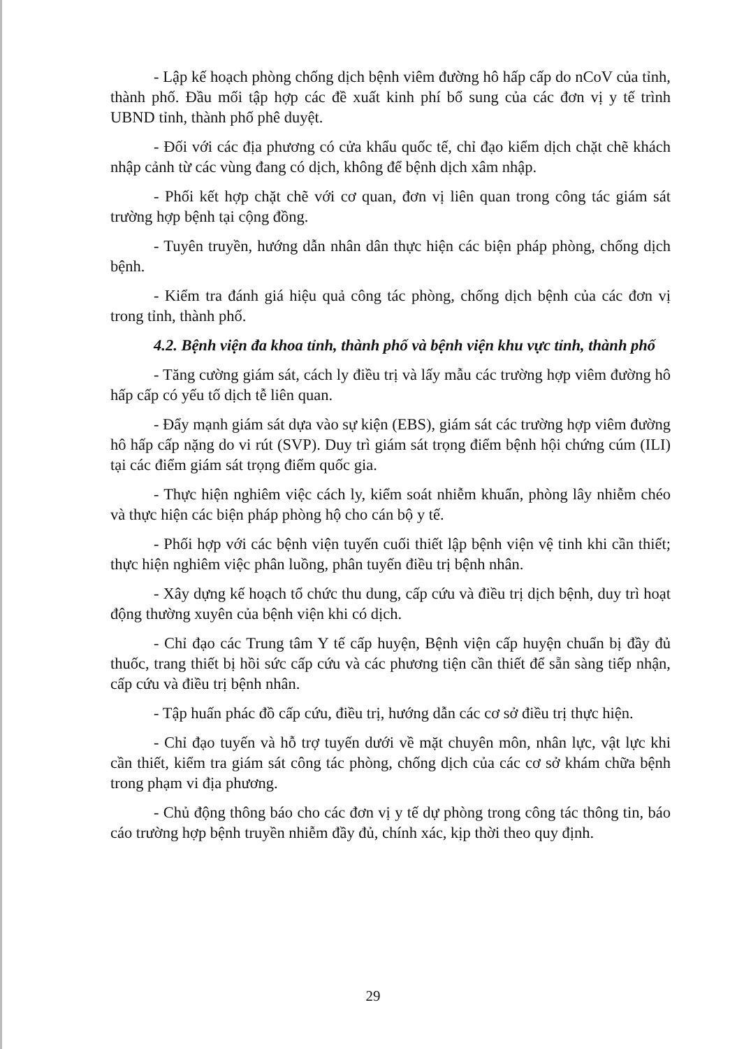- Lập kế hoạch phòng chống dịch bệnh viêm đường hô hấp cấp do nCoV của tỉnh, thành phố. Đầu mối tập hợp các đề xuất kinh phí bổ sung của các đơn vị y tế trình UBND tỉnh, thành phố phê duyệt.
- Đối với các địa phương có cửa khẩu quốc tế, chỉ đạo kiểm dịch chặt chẽ khách nhập cảnh từ các vùng đang có dịch, không để bệnh dịch xâm nhập.
- Phối kết hợp chặt chẽ với cơ quan, đơn vị liên quan trong công tác giám sát trường hợp bệnh tại cộng đồng.
- Tuyên truyền, hướng dẫn nhân dân thực hiện các biện pháp phòng, chống dịch bệnh.
- Kiểm tra đánh giá hiệu quả công tác phòng, chống dịch bệnh của các đơn vị trong tỉnh, thành phố.
4.2. Bệnh viện đa khoa tỉnh, thành phố và bệnh viện khu vực tỉnh, thành phố
- Tăng cường giám sát, cách ly điều trị và lấy mẫu các trường hợp viêm đường hô hấp cấp có yếu tố dịch tễ liên quan.
- Đẩy mạnh giám sát dựa vào sự kiện (EBS), giám sát các trường hợp viêm đường hô hấp cấp nặng do vi rút (SVP). Duy trì giám sát trọng điểm bệnh hội chứng cúm (ILI) tại các điểm giám sát trọng điểm quốc gia.
- Thực hiện nghiêm việc cách ly, kiểm soát nhiễm khuẩn, phòng lây nhiễm chéo và thực hiện các biện pháp phòng hộ cho cán bộ y tế.
- Phối hợp với các bệnh viện tuyến cuối thiết lập bệnh viện vệ tinh khi cần thiết; thực hiện nghiêm việc phân luồng, phân tuyến điều trị bệnh nhân.
- Xây dựng kế hoạch tổ chức thu dung, cấp cứu và điều trị dịch bệnh, duy trì hoạt động thường xuyên của bệnh viện khi có dịch.
- Chỉ đạo các Trung tâm Y tế cấp huyện, Bệnh viện cấp huyện chuẩn bị đầy đủ thuốc, trang thiết bị hồi sức cấp cứu và các phương tiện cần thiết để sẵn sàng tiếp nhận, cấp cứu và điều trị bệnh nhân.
- Tập huấn phác đồ cấp cứu, điều trị, hướng dẫn các cơ sở điều trị thực hiện.
- Chỉ đạo tuyến và hỗ trợ tuyến dưới về mặt chuyên môn, nhân lực, vật lực khi cần thiết, kiểm tra giám sát công tác phòng, chống dịch của các cơ sở khám chữa bệnh trong phạm vi địa phương.
- Chủ động thông báo cho các đơn vị y tế dự phòng trong công tác thông tin, báo cáo trường hợp bệnh truyền nhiễm đầy đủ, chính xác, kịp thời theo quy định.
29